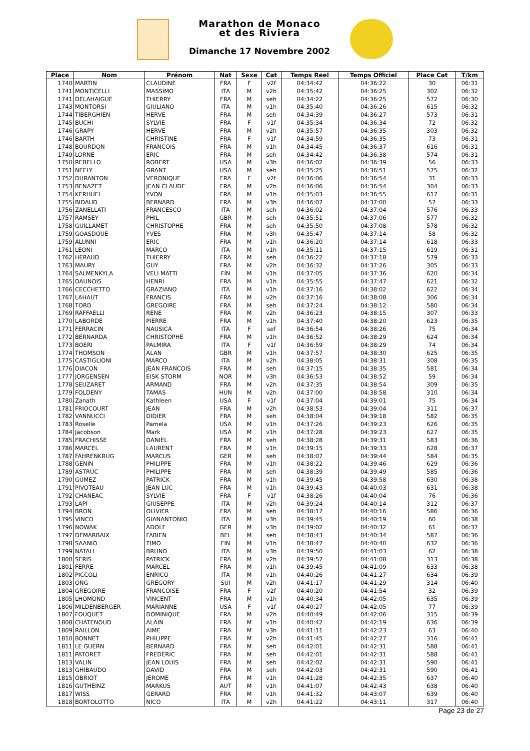Marathon de Monaco
et des Riviera
Dimanche 17 Novembre 2002
| Place | Nom | Prénom | Nat | Sexe | Cat | Temps Reel | Temps Officiel | Place Cat | T/km |
| --- | --- | --- | --- | --- | --- | --- | --- | --- | --- |
| 1740 | MARTIN | CLAUDINE | FRA | F | v2f | 04:34:42 | 04:36:22 | 30 | 06:31 |
| 1741 | MONTICELLI | MASSIMO | ITA | M | v2h | 04:35:42 | 04:36:25 | 302 | 06:32 |
| 1741 | DELAHAIGUE | THIERRY | FRA | M | seh | 04:34:22 | 04:36:25 | 572 | 06:30 |
| 1743 | MONTORSI | GIULIANO | ITA | M | v1h | 04:35:40 | 04:36:26 | 615 | 06:32 |
| 1744 | TIBERGHIEN | HERVE | FRA | M | seh | 04:34:39 | 04:36:27 | 573 | 06:31 |
| 1745 | BUCHI | SYLVIE | FRA | F | v1f | 04:35:34 | 04:36:34 | 72 | 06:32 |
| 1746 | GRAPY | HERVE | FRA | M | v2h | 04:35:57 | 04:36:35 | 303 | 06:32 |
| 1746 | BARTH | CHRISTINE | FRA | F | v1f | 04:34:59 | 04:36:35 | 73 | 06:31 |
| 1748 | BOURDON | FRANCOIS | FRA | M | v1h | 04:34:45 | 04:36:37 | 616 | 06:31 |
| 1749 | LORNE | ERIC | FRA | M | seh | 04:34:42 | 04:36:38 | 574 | 06:31 |
| 1750 | REBELLO | ROBERT | USA | M | v3h | 04:36:02 | 04:36:39 | 56 | 06:33 |
| 1751 | NEELY | GRANT | USA | M | seh | 04:35:25 | 04:36:51 | 575 | 06:32 |
| 1752 | DURANTON | VERONIQUE | FRA | F | v2f | 04:36:06 | 04:36:54 | 31 | 06:33 |
| 1753 | BENAZET | JEAN CLAUDE | FRA | M | v2h | 04:36:06 | 04:36:54 | 304 | 06:33 |
| 1754 | KERHUEL | YVON | FRA | M | v1h | 04:35:03 | 04:36:55 | 617 | 06:31 |
| 1755 | BIDAUD | BERNARD | FRA | M | v3h | 04:36:07 | 04:37:00 | 57 | 06:33 |
| 1756 | ZANELLATI | FRANCESCO | ITA | M | seh | 04:36:02 | 04:37:04 | 576 | 06:33 |
| 1757 | RAMSEY | PHIL | GBR | M | seh | 04:35:51 | 04:37:06 | 577 | 06:32 |
| 1758 | GUILLAMET | CHRISTOPHE | FRA | M | seh | 04:35:50 | 04:37:08 | 578 | 06:32 |
| 1759 | GOASDOUE | YVES | FRA | M | v3h | 04:35:47 | 04:37:14 | 58 | 06:32 |
| 1759 | ALUNNI | ERIC | FRA | M | v1h | 04:36:20 | 04:37:14 | 618 | 06:33 |
| 1761 | LEONI | MARCO | ITA | M | v1h | 04:35:11 | 04:37:15 | 619 | 06:31 |
| 1762 | HERAUD | THIERRY | FRA | M | seh | 04:36:22 | 04:37:18 | 579 | 06:33 |
| 1763 | MAURY | GUY | FRA | M | v2h | 04:36:32 | 04:37:26 | 305 | 06:33 |
| 1764 | SALMENKYLA | VELI MATTI | FIN | M | v1h | 04:37:05 | 04:37:36 | 620 | 06:34 |
| 1765 | DAUNOIS | HENRI | FRA | M | v1h | 04:35:55 | 04:37:47 | 621 | 06:32 |
| 1766 | CECCHETTO | GRAZIANO | ITA | M | v1h | 04:37:16 | 04:38:02 | 622 | 06:34 |
| 1767 | LAHAUT | FRANCIS | FRA | M | v2h | 04:37:16 | 04:38:08 | 306 | 06:34 |
| 1768 | TORD | GREGOIRE | FRA | M | seh | 04:37:24 | 04:38:12 | 580 | 06:34 |
| 1769 | RAFFAELLI | RENE | FRA | M | v2h | 04:36:23 | 04:38:15 | 307 | 06:33 |
| 1770 | LABORDE | PIERRE | FRA | M | v1h | 04:37:40 | 04:38:20 | 623 | 06:35 |
| 1771 | FERRACIN | NAUSICA | ITA | F | sef | 04:36:54 | 04:38:26 | 75 | 06:34 |
| 1772 | BERNARDA | CHRISTOPHE | FRA | M | v1h | 04:36:52 | 04:38:29 | 624 | 06:34 |
| 1773 | BOERI | PALMIRA | ITA | F | v1f | 04:36:59 | 04:38:29 | 74 | 06:34 |
| 1774 | THOMSON | ALAN | GBR | M | v1h | 04:37:57 | 04:38:30 | 625 | 06:35 |
| 1775 | CASTIGLIONI | MARCO | ITA | M | v2h | 04:38:05 | 04:38:31 | 308 | 06:35 |
| 1776 | DIACON | JEAN FRANCOIS | FRA | M | seh | 04:37:15 | 04:38:35 | 581 | 06:34 |
| 1777 | JORGENSEN | EISK STORM | NOR | M | v3h | 04:36:53 | 04:38:52 | 59 | 06:34 |
| 1778 | SEUZARET | ARMAND | FRA | M | v2h | 04:37:35 | 04:38:54 | 309 | 06:35 |
| 1779 | FOLDENY | TAMAS | HUN | M | v2h | 04:37:00 | 04:38:58 | 310 | 06:34 |
| 1780 | Zanath | Kathleen | USA | F | v1f | 04:37:04 | 04:39:01 | 75 | 06:34 |
| 1781 | FRIOCOURT | JEAN | FRA | M | v2h | 04:38:53 | 04:39:04 | 311 | 06:37 |
| 1782 | VANNUCCI | DIDIER | FRA | M | seh | 04:38:04 | 04:39:18 | 582 | 06:35 |
| 1783 | Roselle | Pamela | USA | M | v1h | 04:37:26 | 04:39:23 | 626 | 06:35 |
| 1784 | Jacobson | Mark | USA | M | v1h | 04:37:28 | 04:39:23 | 627 | 06:35 |
| 1785 | FRACHISSE | DANIEL | FRA | M | seh | 04:38:28 | 04:39:31 | 583 | 06:36 |
| 1786 | MARCEL | LAURENT | FRA | M | v1h | 04:39:15 | 04:39:33 | 628 | 06:37 |
| 1787 | FAHRENKRUG | MARCUS | GER | M | seh | 04:38:07 | 04:39:44 | 584 | 06:35 |
| 1788 | GENIN | PHILIPPE | FRA | M | v1h | 04:38:22 | 04:39:46 | 629 | 06:36 |
| 1789 | ASTRUC | PHILIPPE | FRA | M | seh | 04:38:39 | 04:39:49 | 585 | 06:36 |
| 1790 | GUMEZ | PATRICK | FRA | M | v1h | 04:39:45 | 04:39:58 | 630 | 06:38 |
| 1791 | PIVOTEAU | JEAN LUC | FRA | M | v1h | 04:39:43 | 04:40:03 | 631 | 06:38 |
| 1792 | CHANEAC | SYLVIE | FRA | F | v1f | 04:38:26 | 04:40:04 | 76 | 06:36 |
| 1793 | LAPI | GIUSEPPE | ITA | M | v2h | 04:39:24 | 04:40:14 | 312 | 06:37 |
| 1794 | BRON | OLIVIER | FRA | M | seh | 04:38:17 | 04:40:16 | 586 | 06:36 |
| 1795 | VINCO | GIANANTONIO | ITA | M | v3h | 04:39:45 | 04:40:19 | 60 | 06:38 |
| 1796 | NOWAK | ADOLF | GER | M | v3h | 04:39:02 | 04:40:32 | 61 | 06:37 |
| 1797 | DEMARBAIX | FABIEN | BEL | M | seh | 04:38:43 | 04:40:34 | 587 | 06:36 |
| 1798 | SAANIO | TIMO | FIN | M | v1h | 04:38:47 | 04:40:40 | 632 | 06:36 |
| 1799 | NATALI | BRUNO | ITA | M | v3h | 04:39:50 | 04:41:03 | 62 | 06:38 |
| 1800 | SERIS | PATRICK | FRA | M | v2h | 04:39:57 | 04:41:08 | 313 | 06:38 |
| 1801 | FERRE | MARCEL | FRA | M | v1h | 04:39:45 | 04:41:09 | 633 | 06:38 |
| 1802 | PICCOLI | ENRICO | ITA | M | v1h | 04:40:26 | 04:41:27 | 634 | 06:39 |
| 1803 | ONG | GREGORY | SUI | M | v2h | 04:41:17 | 04:41:29 | 314 | 06:40 |
| 1804 | GREGOIRE | FRANCOISE | FRA | F | v2f | 04:40:20 | 04:41:54 | 32 | 06:39 |
| 1805 | LHOMOND | VINCENT | FRA | M | v1h | 04:40:34 | 04:42:05 | 635 | 06:39 |
| 1806 | MILDENBERGER | MARIANNE | USA | F | v1f | 04:40:27 | 04:42:05 | 77 | 06:39 |
| 1807 | FOUQUET | DOMINIQUE | FRA | M | v2h | 04:40:49 | 04:42:06 | 315 | 06:39 |
| 1808 | CHATENOUD | ALAIN | FRA | M | v1h | 04:40:42 | 04:42:19 | 636 | 06:39 |
| 1809 | RAILLON | AIME | FRA | M | v3h | 04:41:11 | 04:42:23 | 63 | 06:40 |
| 1810 | BONNET | PHILIPPE | FRA | M | v2h | 04:41:45 | 04:42:27 | 316 | 06:41 |
| 1811 | LE GUERN | BERNARD | FRA | M | seh | 04:42:01 | 04:42:31 | 588 | 06:41 |
| 1811 | PATORET | FREDERIC | FRA | M | seh | 04:42:01 | 04:42:31 | 588 | 06:41 |
| 1813 | VALIN | JEAN LOUIS | FRA | M | seh | 04:42:02 | 04:42:31 | 590 | 06:41 |
| 1813 | GHIBAUDO | DAVID | FRA | M | seh | 04:42:03 | 04:42:31 | 590 | 06:41 |
| 1815 | OBRIOT | JEROME | FRA | M | v1h | 04:41:28 | 04:42:35 | 637 | 06:40 |
| 1816 | GUTHEINZ | MARKUS | AUT | M | v1h | 04:41:07 | 04:42:43 | 638 | 06:40 |
| 1817 | WISS | GERARD | FRA | M | v1h | 04:41:32 | 04:43:07 | 639 | 06:40 |
| 1818 | BORTOLOTTO | NICO | ITA | M | v2h | 04:41:22 | 04:43:11 | 317 | 06:40 |
Page 23 de 27